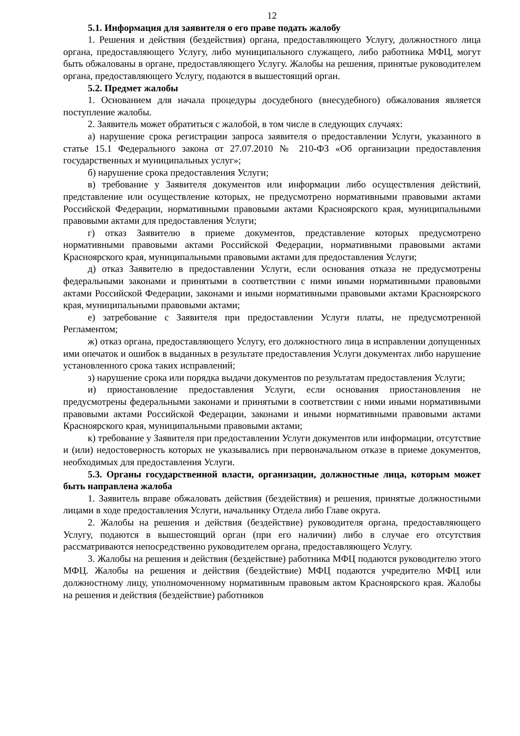12
5.1. Информация для заявителя о его праве подать жалобу
1. Решения и действия (бездействия) органа, предоставляющего Услугу, должностного лица органа, предоставляющего Услугу, либо муниципального служащего, либо работника МФЦ, могут быть обжалованы в органе, предоставляющего Услугу. Жалобы на решения, принятые руководителем органа, предоставляющего Услугу, подаются в вышестоящий орган.
5.2. Предмет жалобы
1. Основанием для начала процедуры досудебного (внесудебного) обжалования является поступление жалобы.
2. Заявитель может обратиться с жалобой, в том числе в следующих случаях:
а) нарушение срока регистрации запроса заявителя о предоставлении Услуги, указанного в статье 15.1 Федерального закона от 27.07.2010 № 210-ФЗ «Об организации предоставления государственных и муниципальных услуг»;
б) нарушение срока предоставления Услуги;
в) требование у Заявителя документов или информации либо осуществления действий, представление или осуществление которых, не предусмотрено нормативными правовыми актами Российской Федерации, нормативными правовыми актами Красноярского края, муниципальными правовыми актами для предоставления Услуги;
г) отказ Заявителю в приеме документов, представление которых предусмотрено нормативными правовыми актами Российской Федерации, нормативными правовыми актами Красноярского края, муниципальными правовыми актами для предоставления Услуги;
д) отказ Заявителю в предоставлении Услуги, если основания отказа не предусмотрены федеральными законами и принятыми в соответствии с ними иными нормативными правовыми актами Российской Федерации, законами и иными нормативными правовыми актами Красноярского края, муниципальными правовыми актами;
е) затребование с Заявителя при предоставлении Услуги платы, не предусмотренной Регламентом;
ж) отказ органа, предоставляющего Услугу, его должностного лица в исправлении допущенных ими опечаток и ошибок в выданных в результате предоставления Услуги документах либо нарушение установленного срока таких исправлений;
з) нарушение срока или порядка выдачи документов по результатам предоставления Услуги;
и) приостановление предоставления Услуги, если основания приостановления не предусмотрены федеральными законами и принятыми в соответствии с ними иными нормативными правовыми актами Российской Федерации, законами и иными нормативными правовыми актами Красноярского края, муниципальными правовыми актами;
к) требование у Заявителя при предоставлении Услуги документов или информации, отсутствие и (или) недостоверность которых не указывались при первоначальном отказе в приеме документов, необходимых для предоставления Услуги.
5.3. Органы государственной власти, организации, должностные лица, которым может быть направлена жалоба
1. Заявитель вправе обжаловать действия (бездействия) и решения, принятые должностными лицами в ходе предоставления Услуги, начальнику Отдела либо Главе округа.
2. Жалобы на решения и действия (бездействие) руководителя органа, предоставляющего Услугу, подаются в вышестоящий орган (при его наличии) либо в случае его отсутствия рассматриваются непосредственно руководителем органа, предоставляющего Услугу.
3. Жалобы на решения и действия (бездействие) работника МФЦ подаются руководителю этого МФЦ. Жалобы на решения и действия (бездействие) МФЦ подаются учредителю МФЦ или должностному лицу, уполномоченному нормативным правовым актом Красноярского края. Жалобы на решения и действия (бездействие) работников